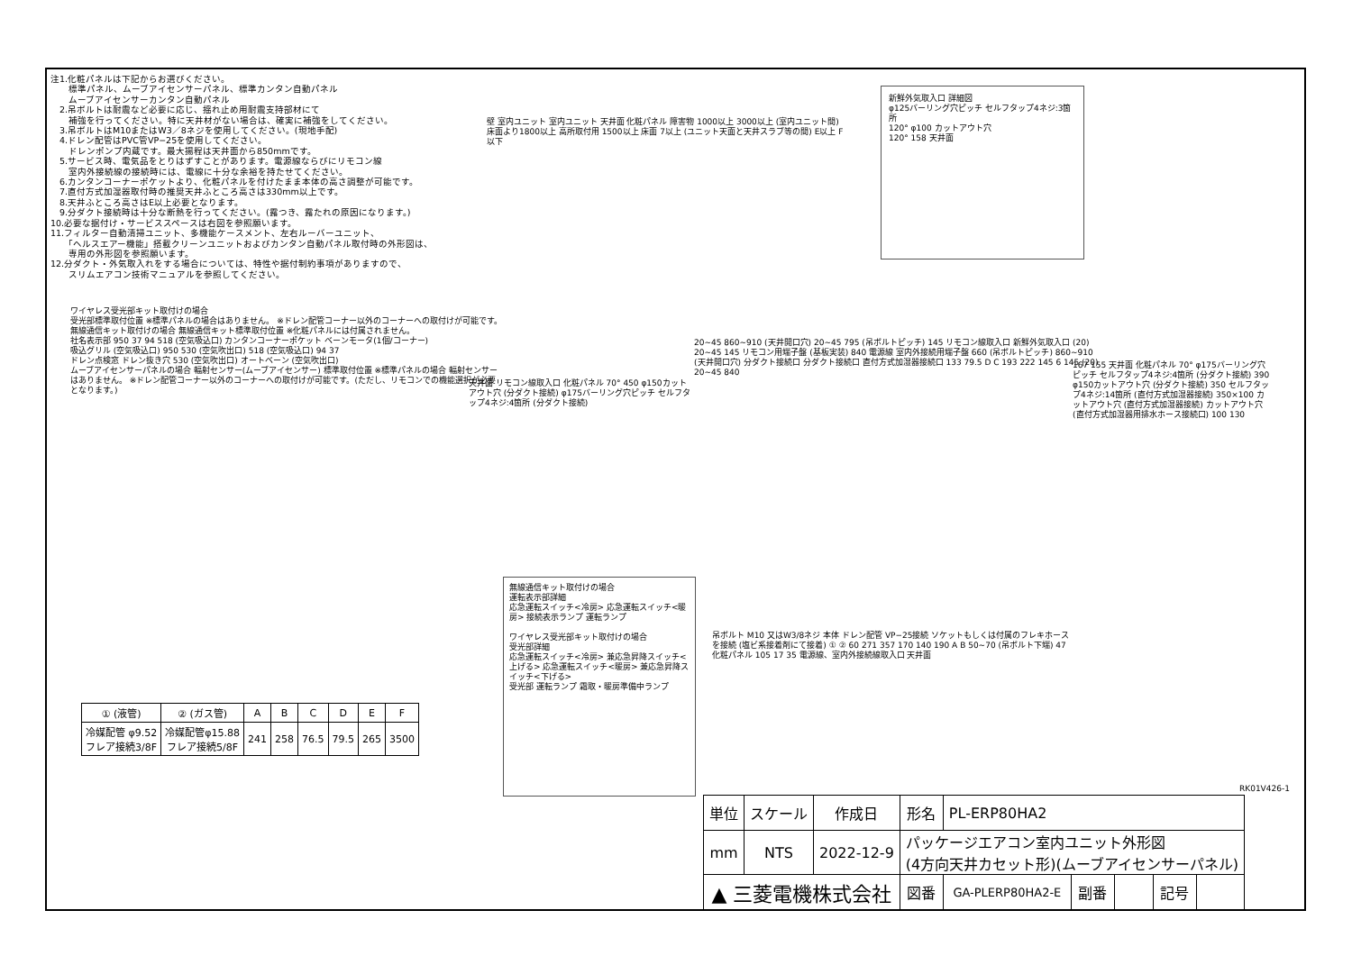注1.化粧パネルは下記からお選びください。
　　標準パネル、ムーブアイセンサーパネル、標準カンタン自動パネル
　　ムーブアイセンサーカンタン自動パネル
　2.吊ボルトは耐震など必要に応じ、揺れ止め用耐震支持部材にて
　　補強を行ってください。特に天井材がない場合は、確実に補強をしてください。
　3.吊ボルトはM10またはW3／8ネジを使用してください。(現地手配)
　4.ドレン配管はPVC管VP−25を使用してください。
　　ドレンポンプ内蔵です。最大揚程は天井面から850mmです。
　5.サービス時、電気品をとりはずすことがあります。電源線ならびにリモコン線
　　室内外接続線の接続時には、電線に十分な余裕を持たせてください。
　6.カンタンコーナーポケットより、化粧パネルを付けたまま本体の高さ調整が可能です。
　7.直付方式加湿器取付時の推奨天井ふところ高さは330mm以上です。
　8.天井ふところ高さはE以上必要となります。
　9.分ダクト接続時は十分な断熱を行ってください。(露つき、露たれの原因になります。)
10.必要な据付け・サービススペースは右図を参照願います。
11.フィルター自動清掃ユニット、多機能ケースメント、左右ルーバーユニット、
　　「ヘルスエアー機能」搭載クリーンユニットおよびカンタン自動パネル取付時の外形図は、
　　専用の外形図を参照願います。
12.分ダクト・外気取入れをする場合については、特性や据付制約事項がありますので、
　　スリムエアコン技術マニュアルを参照してください。
壁 室内ユニット 室内ユニット 天井面 化粧パネル 障害物 1000以上 3000以上 (室内ユニット間) 床面より1800以上 高所取付用 1500以上 床面 7以上 (ユニット天面と天井スラブ等の間) E以上 F以下
新鮮外気取入口 詳細図
φ125バーリング穴ピッチ セルフタップ4ネジ:3箇所
120° φ100 カットアウト穴
120° 158 天井面
ワイヤレス受光部キット取付けの場合
受光部標準取付位置 ※標準パネルの場合はありません。 ※ドレン配管コーナー以外のコーナーへの取付けが可能です。
無線通信キット取付けの場合 無線通信キット標準取付位置 ※化粧パネルには付属されません。
社名表示部 950 37 94 518 (空気吸込口) カンタンコーナーポケット ベーンモータ(1個/コーナー)
吸込グリル (空気吸込口) 950 530 (空気吹出口) 518 (空気吸込口) 94 37
ドレン点検窓 ドレン抜き穴 530 (空気吹出口) オートベーン (空気吹出口)
ムーブアイセンサーパネルの場合 輻射センサー(ムーブアイセンサー) 標準取付位置 ※標準パネルの場合 輻射センサーはありません。 ※ドレン配管コーナー以外のコーナーへの取付けが可能です。(ただし、リモコンでの機能選択が必要となります。)
天井面 リモコン線取入口 化粧パネル 70° 450 φ150カットアウト穴 (分ダクト接続) φ175バーリング穴ピッチ セルフタップ4ネジ:4箇所 (分ダクト接続)
無線通信キット取付けの場合
運転表示部詳細
応急運転スイッチ<冷房> 応急運転スイッチ<暖房> 接続表示ランプ 運転ランプ
ワイヤレス受光部キット取付けの場合
受光部詳細
応急運転スイッチ<冷房> 兼応急昇降スイッチ<上げる> 応急運転スイッチ<暖房> 兼応急昇降スイッチ<下げる>
受光部 運転ランプ 霜取・暖房準備中ランプ
20~45 860~910 (天井開口穴) 20~45 795 (吊ボルトピッチ) 145 リモコン線取入口 新鮮外気取入口 (20) 20~45 145 リモコン用端子盤 (基板実装) 840 電源線 室内外接続用端子盤 660 (吊ボルトピッチ) 860~910 (天井開口穴) 分ダクト接続口 分ダクト接続口 直付方式加湿器接続口 133 79.5 D C 193 222 145 6 145 (20) 20~45 840
167 155 天井面 化粧パネル 70° φ175バーリング穴ピッチ セルフタップ4ネジ:4箇所 (分ダクト接続) 390 φ150カットアウト穴 (分ダクト接続) 350 セルフタップ4ネジ:14箇所 (直付方式加湿器接続) 350×100 カットアウト穴 (直付方式加湿器接続) カットアウト穴 (直付方式加湿器用排水ホース接続口) 100 130
吊ボルト M10 又はW3/8ネジ 本体 ドレン配管 VP−25接続 ソケットもしくは付属のフレキホースを接続 (塩ビ系接着剤にて接着) ① ② 60 271 357 170 140 190 A B 50~70 (吊ボルト下端) 47 化粧パネル 105 17 35 電源線、室内外接続線取入口 天井面
RK01V426-1
| ① (液管) | ② (ガス管) | A | B | C | D | E | F |
| --- | --- | --- | --- | --- | --- | --- | --- |
| 冷媒配管 φ9.52 フレア接続3/8F | 冷媒配管φ15.88 フレア接続5/8F | 241 | 258 | 76.5 | 79.5 | 265 | 3500 |
| 単位 | スケール | 作成日 | 形名 | PL-ERP80HA2 | | | | |
| mm | NTS | 2022-12-9 | パッケージエアコン室内ユニット外形図 (4方向天井カセット形)(ムーブアイセンサーパネル) | | | | | |
| ▲ 三菱電機株式会社 | | | 図番 | GA-PLERP80HA2-E | 副番 | | 記号 | |